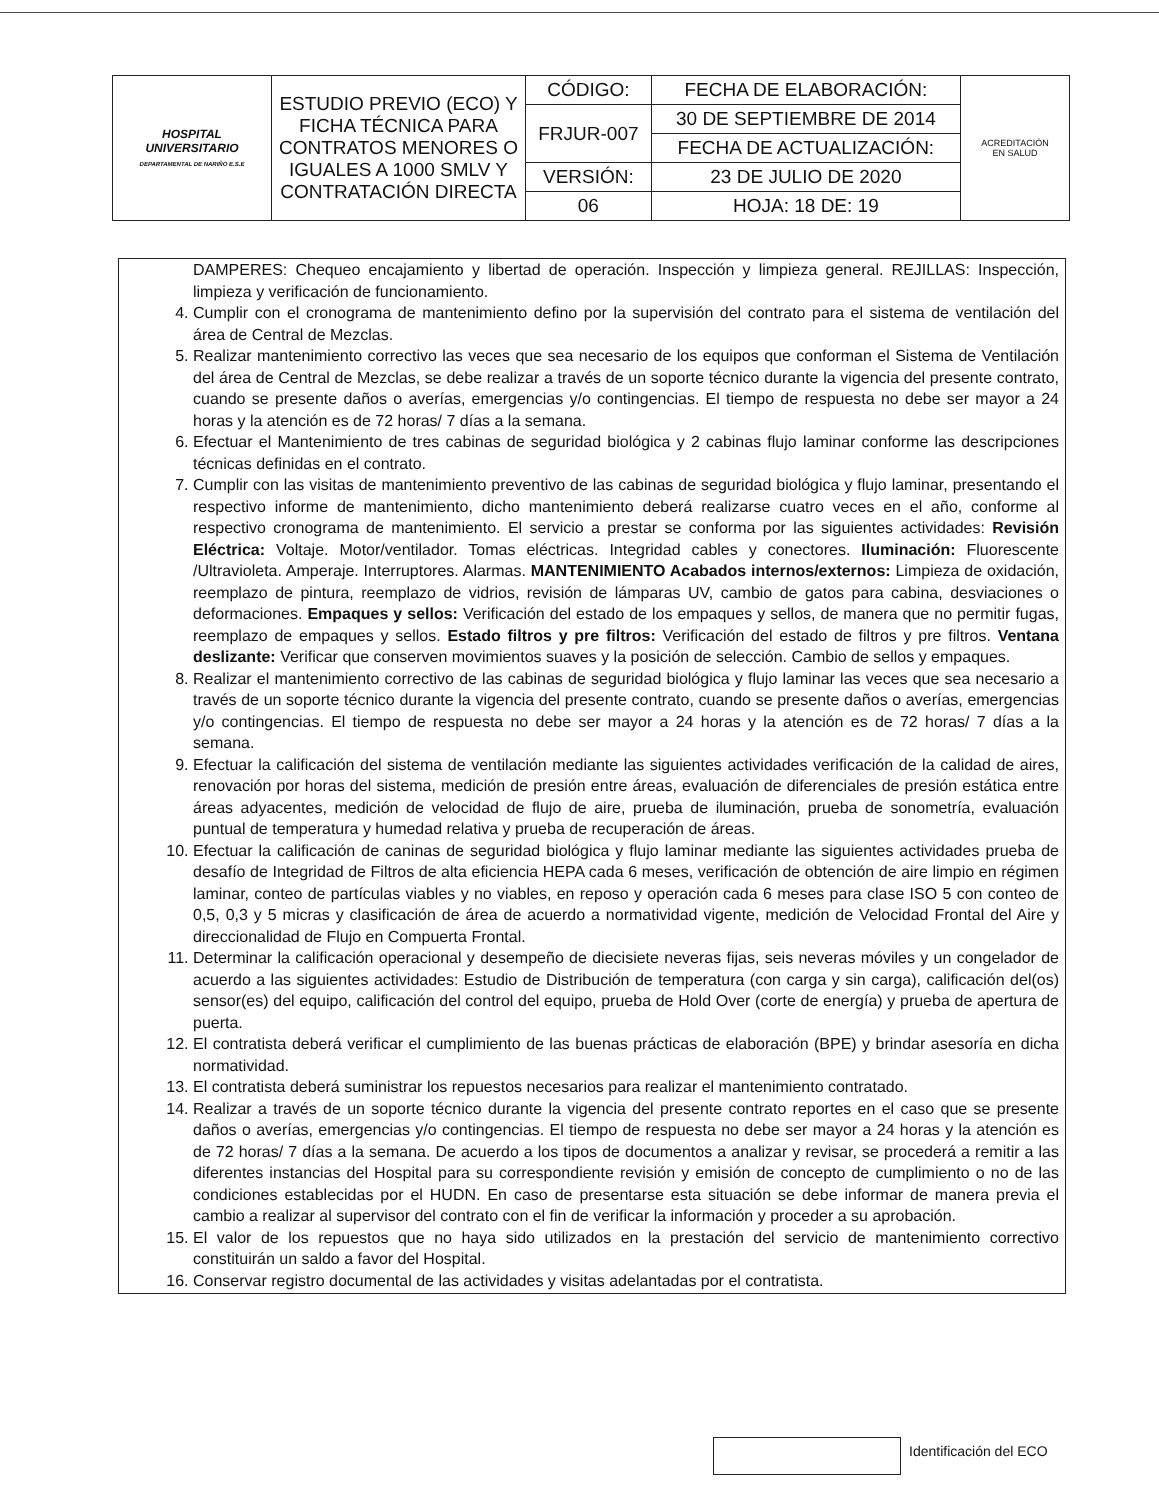| HOSPITAL UNIVERSITARIO DEPARTAMENTAL DE NARIÑO E.S.E | ESTUDIO PREVIO (ECO) Y FICHA TÉCNICA PARA CONTRATOS MENORES O IGUALES A 1000 SMLV Y CONTRATACIÓN DIRECTA | CÓDIGO: | FECHA DE ELABORACIÓN: | ACREDITACIÓN EN SALUD |
| | | FRJUR-007 | 30 DE SEPTIEMBRE DE 2014 | |
| | | | FECHA DE ACTUALIZACIÓN: | |
| | | VERSIÓN: | 23 DE JULIO DE 2020 | |
| | | 06 | HOJA: 18 DE: 19 | |
DAMPERES: Chequeo encajamiento y libertad de operación. Inspección y limpieza general. REJILLAS: Inspección, limpieza y verificación de funcionamiento.
4. Cumplir con el cronograma de mantenimiento defino por la supervisión del contrato para el sistema de ventilación del área de Central de Mezclas.
5. Realizar mantenimiento correctivo las veces que sea necesario de los equipos que conforman el Sistema de Ventilación del área de Central de Mezclas, se debe realizar a través de un soporte técnico durante la vigencia del presente contrato, cuando se presente daños o averías, emergencias y/o contingencias. El tiempo de respuesta no debe ser mayor a 24 horas y la atención es de 72 horas/ 7 días a la semana.
6. Efectuar el Mantenimiento de tres cabinas de seguridad biológica y 2 cabinas flujo laminar conforme las descripciones técnicas definidas en el contrato.
7. Cumplir con las visitas de mantenimiento preventivo de las cabinas de seguridad biológica y flujo laminar, presentando el respectivo informe de mantenimiento, dicho mantenimiento deberá realizarse cuatro veces en el año, conforme al respectivo cronograma de mantenimiento. El servicio a prestar se conforma por las siguientes actividades: Revisión Eléctrica: Voltaje. Motor/ventilador. Tomas eléctricas. Integridad cables y conectores. Iluminación: Fluorescente /Ultravioleta. Amperaje. Interruptores. Alarmas. MANTENIMIENTO Acabados internos/externos: Limpieza de oxidación, reemplazo de pintura, reemplazo de vidrios, revisión de lámparas UV, cambio de gatos para cabina, desviaciones o deformaciones. Empaques y sellos: Verificación del estado de los empaques y sellos, de manera que no permitir fugas, reemplazo de empaques y sellos. Estado filtros y pre filtros: Verificación del estado de filtros y pre filtros. Ventana deslizante: Verificar que conserven movimientos suaves y la posición de selección. Cambio de sellos y empaques.
8. Realizar el mantenimiento correctivo de las cabinas de seguridad biológica y flujo laminar las veces que sea necesario a través de un soporte técnico durante la vigencia del presente contrato, cuando se presente daños o averías, emergencias y/o contingencias. El tiempo de respuesta no debe ser mayor a 24 horas y la atención es de 72 horas/ 7 días a la semana.
9. Efectuar la calificación del sistema de ventilación mediante las siguientes actividades verificación de la calidad de aires, renovación por horas del sistema, medición de presión entre áreas, evaluación de diferenciales de presión estática entre áreas adyacentes, medición de velocidad de flujo de aire, prueba de iluminación, prueba de sonometría, evaluación puntual de temperatura y humedad relativa y prueba de recuperación de áreas.
10. Efectuar la calificación de caninas de seguridad biológica y flujo laminar mediante las siguientes actividades prueba de desafío de Integridad de Filtros de alta eficiencia HEPA cada 6 meses, verificación de obtención de aire limpio en régimen laminar, conteo de partículas viables y no viables, en reposo y operación cada 6 meses para clase ISO 5 con conteo de 0,5, 0,3 y 5 micras y clasificación de área de acuerdo a normatividad vigente, medición de Velocidad Frontal del Aire y direccionalidad de Flujo en Compuerta Frontal.
11. Determinar la calificación operacional y desempeño de diecisiete neveras fijas, seis neveras móviles y un congelador de acuerdo a las siguientes actividades: Estudio de Distribución de temperatura (con carga y sin carga), calificación del(os) sensor(es) del equipo, calificación del control del equipo, prueba de Hold Over (corte de energía) y prueba de apertura de puerta.
12. El contratista deberá verificar el cumplimiento de las buenas prácticas de elaboración (BPE) y brindar asesoría en dicha normatividad.
13. El contratista deberá suministrar los repuestos necesarios para realizar el mantenimiento contratado.
14. Realizar a través de un soporte técnico durante la vigencia del presente contrato reportes en el caso que se presente daños o averías, emergencias y/o contingencias. El tiempo de respuesta no debe ser mayor a 24 horas y la atención es de 72 horas/ 7 días a la semana. De acuerdo a los tipos de documentos a analizar y revisar, se procederá a remitir a las diferentes instancias del Hospital para su correspondiente revisión y emisión de concepto de cumplimiento o no de las condiciones establecidas por el HUDN. En caso de presentarse esta situación se debe informar de manera previa el cambio a realizar al supervisor del contrato con el fin de verificar la información y proceder a su aprobación.
15. El valor de los repuestos que no haya sido utilizados en la prestación del servicio de mantenimiento correctivo constituirán un saldo a favor del Hospital.
16. Conservar registro documental de las actividades y visitas adelantadas por el contratista.
Identificación del ECO